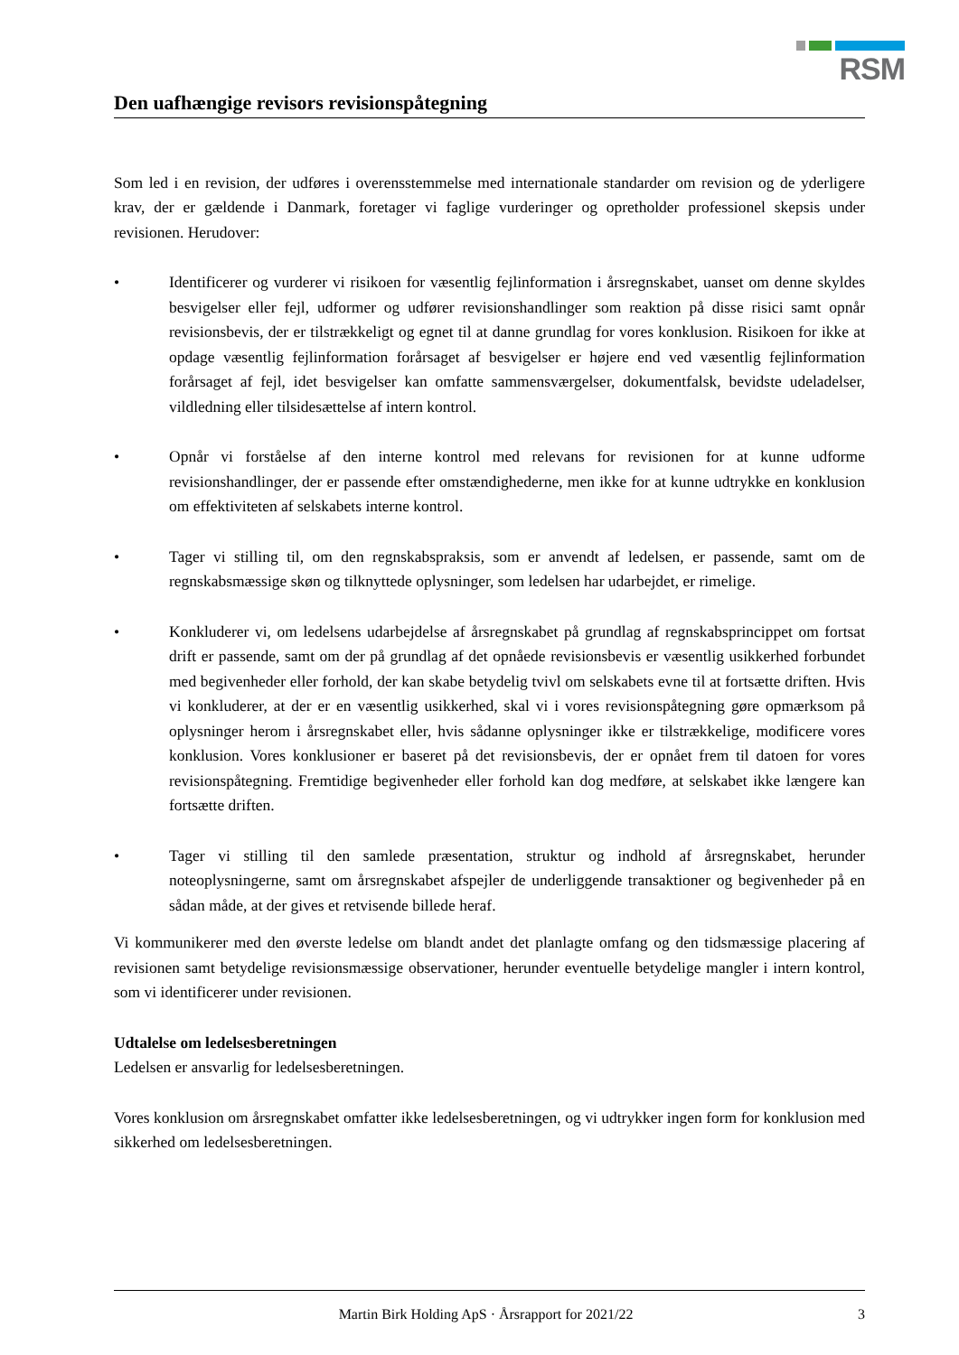RSM
Den uafhængige revisors revisionspåtegning
Som led i en revision, der udføres i overensstemmelse med internationale standarder om revision og de yderligere krav, der er gældende i Danmark, foretager vi faglige vurderinger og opretholder professionel skepsis under revisionen. Herudover:
• Identificerer og vurderer vi risikoen for væsentlig fejlinformation i årsregnskabet, uanset om denne skyldes besvigelser eller fejl, udformer og udfører revisionshandlinger som reaktion på disse risici samt opnår revisionsbevis, der er tilstrækkeligt og egnet til at danne grundlag for vores konklusion. Risikoen for ikke at opdage væsentlig fejlinformation forårsaget af besvigelser er højere end ved væsentlig fejlinformation forårsaget af fejl, idet besvigelser kan omfatte sammensværgelser, dokumentfalsk, bevidste udeladelser, vildledning eller tilsidesættelse af intern kontrol.
• Opnår vi forståelse af den interne kontrol med relevans for revisionen for at kunne udforme revisionshandlinger, der er passende efter omstændighederne, men ikke for at kunne udtrykke en konklusion om effektiviteten af selskabets interne kontrol.
• Tager vi stilling til, om den regnskabspraksis, som er anvendt af ledelsen, er passende, samt om de regnskabsmæssige skøn og tilknyttede oplysninger, som ledelsen har udarbejdet, er rimelige.
• Konkluderer vi, om ledelsens udarbejdelse af årsregnskabet på grundlag af regnskabsprincippet om fortsat drift er passende, samt om der på grundlag af det opnåede revisionsbevis er væsentlig usikkerhed forbundet med begivenheder eller forhold, der kan skabe betydelig tvivl om selskabets evne til at fortsætte driften. Hvis vi konkluderer, at der er en væsentlig usikkerhed, skal vi i vores revisionspåtegning gøre opmærksom på oplysninger herom i årsregnskabet eller, hvis sådanne oplysninger ikke er tilstrækkelige, modificere vores konklusion. Vores konklusioner er baseret på det revisionsbevis, der er opnået frem til datoen for vores revisionspåtegning. Fremtidige begivenheder eller forhold kan dog medføre, at selskabet ikke længere kan fortsætte driften.
• Tager vi stilling til den samlede præsentation, struktur og indhold af årsregnskabet, herunder noteoplysningerne, samt om årsregnskabet afspejler de underliggende transaktioner og begivenheder på en sådan måde, at der gives et retvisende billede heraf.
Vi kommunikerer med den øverste ledelse om blandt andet det planlagte omfang og den tidsmæssige placering af revisionen samt betydelige revisionsmæssige observationer, herunder eventuelle betydelige mangler i intern kontrol, som vi identificerer under revisionen.
Udtalelse om ledelsesberetningen
Ledelsen er ansvarlig for ledelsesberetningen.
Vores konklusion om årsregnskabet omfatter ikke ledelsesberetningen, og vi udtrykker ingen form for konklusion med sikkerhed om ledelsesberetningen.
Martin Birk Holding ApS · Årsrapport for 2021/22 3